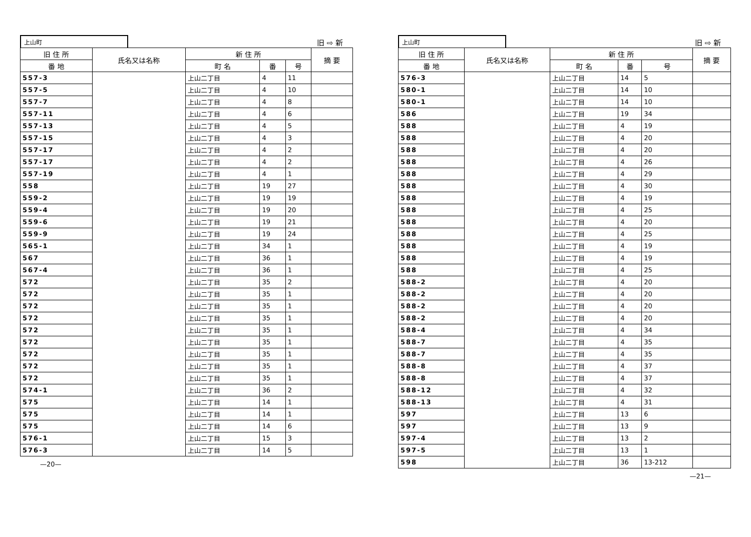上山町
旧 ⇨ 新
| 旧 住 所 | 氏名又は名称 | 新 住 所 | | | 摘 要 |
| --- | --- | --- | --- | --- | --- |
| 番 地 | | 町 名 | 番 | 号 | |
| 557-3 | | 上山二丁目 | 4 | 11 | |
| 557-5 | | 上山二丁目 | 4 | 10 | |
| 557-7 | | 上山二丁目 | 4 | 8 | |
| 557-11 | | 上山二丁目 | 4 | 6 | |
| 557-13 | | 上山二丁目 | 4 | 5 | |
| 557-15 | | 上山二丁目 | 4 | 3 | |
| 557-17 | | 上山二丁目 | 4 | 2 | |
| 557-17 | | 上山二丁目 | 4 | 2 | |
| 557-19 | | 上山二丁目 | 4 | 1 | |
| 558 | | 上山二丁目 | 19 | 27 | |
| 559-2 | | 上山二丁目 | 19 | 19 | |
| 559-4 | | 上山二丁目 | 19 | 20 | |
| 559-6 | | 上山二丁目 | 19 | 21 | |
| 559-9 | | 上山二丁目 | 19 | 24 | |
| 565-1 | | 上山二丁目 | 34 | 1 | |
| 567 | | 上山二丁目 | 36 | 1 | |
| 567-4 | | 上山二丁目 | 36 | 1 | |
| 572 | | 上山二丁目 | 35 | 2 | |
| 572 | | 上山二丁目 | 35 | 1 | |
| 572 | | 上山二丁目 | 35 | 1 | |
| 572 | | 上山二丁目 | 35 | 1 | |
| 572 | | 上山二丁目 | 35 | 1 | |
| 572 | | 上山二丁目 | 35 | 1 | |
| 572 | | 上山二丁目 | 35 | 1 | |
| 572 | | 上山二丁目 | 35 | 1 | |
| 572 | | 上山二丁目 | 35 | 1 | |
| 574-1 | | 上山二丁目 | 36 | 2 | |
| 575 | | 上山二丁目 | 14 | 1 | |
| 575 | | 上山二丁目 | 14 | 1 | |
| 575 | | 上山二丁目 | 14 | 6 | |
| 576-1 | | 上山二丁目 | 15 | 3 | |
| 576-3 | | 上山二丁目 | 14 | 5 | |
—20—
上山町
旧 ⇨ 新
| 旧 住 所 | 氏名又は名称 | 新 住 所 | | | 摘 要 |
| --- | --- | --- | --- | --- | --- |
| 番 地 | | 町 名 | 番 | 号 | |
| 576-3 | | 上山二丁目 | 14 | 5 | |
| 580-1 | | 上山二丁目 | 14 | 10 | |
| 580-1 | | 上山二丁目 | 14 | 10 | |
| 586 | | 上山二丁目 | 19 | 34 | |
| 588 | | 上山二丁目 | 4 | 19 | |
| 588 | | 上山二丁目 | 4 | 20 | |
| 588 | | 上山二丁目 | 4 | 20 | |
| 588 | | 上山二丁目 | 4 | 26 | |
| 588 | | 上山二丁目 | 4 | 29 | |
| 588 | | 上山二丁目 | 4 | 30 | |
| 588 | | 上山二丁目 | 4 | 19 | |
| 588 | | 上山二丁目 | 4 | 25 | |
| 588 | | 上山二丁目 | 4 | 20 | |
| 588 | | 上山二丁目 | 4 | 25 | |
| 588 | | 上山二丁目 | 4 | 19 | |
| 588 | | 上山二丁目 | 4 | 19 | |
| 588 | | 上山二丁目 | 4 | 25 | |
| 588-2 | | 上山二丁目 | 4 | 20 | |
| 588-2 | | 上山二丁目 | 4 | 20 | |
| 588-2 | | 上山二丁目 | 4 | 20 | |
| 588-2 | | 上山二丁目 | 4 | 20 | |
| 588-4 | | 上山二丁目 | 4 | 34 | |
| 588-7 | | 上山二丁目 | 4 | 35 | |
| 588-7 | | 上山二丁目 | 4 | 35 | |
| 588-8 | | 上山二丁目 | 4 | 37 | |
| 588-8 | | 上山二丁目 | 4 | 37 | |
| 588-12 | | 上山二丁目 | 4 | 32 | |
| 588-13 | | 上山二丁目 | 4 | 31 | |
| 597 | | 上山二丁目 | 13 | 6 | |
| 597 | | 上山二丁目 | 13 | 9 | |
| 597-4 | | 上山二丁目 | 13 | 2 | |
| 597-5 | | 上山二丁目 | 13 | 1 | |
| 598 | | 上山二丁目 | 36 | 13-212 | |
—21—